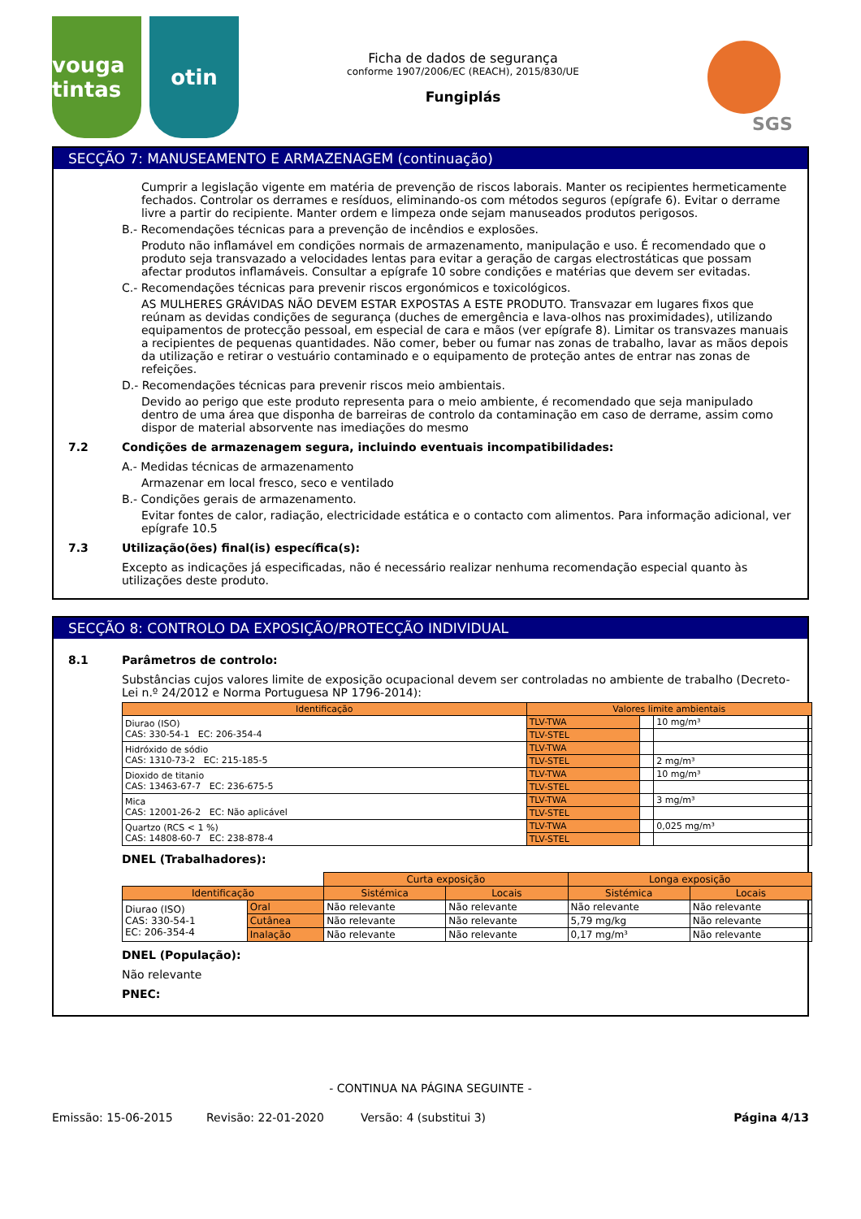vouga tintas
otin
Ficha de dados de segurança
conforme 1907/2006/EC (REACH), 2015/830/UE
Fungiplás
SGS
SECÇÃO 7: MANUSEAMENTO E ARMAZENAGEM (continuação)
Cumprir a legislação vigente em matéria de prevenção de riscos laborais. Manter os recipientes hermeticamente fechados. Controlar os derrames e resíduos, eliminando-os com métodos seguros (epígrafe 6). Evitar o derrame livre a partir do recipiente. Manter ordem e limpeza onde sejam manuseados produtos perigosos.
B.- Recomendações técnicas para a prevenção de incêndios e explosões.
Produto não inflamável em condições normais de armazenamento, manipulação e uso. É recomendado que o produto seja transvazado a velocidades lentas para evitar a geração de cargas electrostáticas que possam afectar produtos inflamáveis. Consultar a epígrafe 10 sobre condições e matérias que devem ser evitadas.
C.- Recomendações técnicas para prevenir riscos ergonómicos e toxicológicos.
AS MULHERES GRÁVIDAS NÃO DEVEM ESTAR EXPOSTAS A ESTE PRODUTO. Transvazar em lugares fixos que reúnam as devidas condições de segurança (duches de emergência e lava-olhos nas proximidades), utilizando equipamentos de protecção pessoal, em especial de cara e mãos (ver epígrafe 8). Limitar os transvazes manuais a recipientes de pequenas quantidades. Não comer, beber ou fumar nas zonas de trabalho, lavar as mãos depois da utilização e retirar o vestuário contaminado e o equipamento de proteção antes de entrar nas zonas de refeições.
D.- Recomendações técnicas para prevenir riscos meio ambientais.
Devido ao perigo que este produto representa para o meio ambiente, é recomendado que seja manipulado dentro de uma área que disponha de barreiras de controlo da contaminação em caso de derrame, assim como dispor de material absorvente nas imediações do mesmo
7.2 Condições de armazenagem segura, incluindo eventuais incompatibilidades:
A.- Medidas técnicas de armazenamento
Armazenar em local fresco, seco e ventilado
B.- Condições gerais de armazenamento.
Evitar fontes de calor, radiação, electricidade estática e o contacto com alimentos. Para informação adicional, ver epígrafe 10.5
7.3 Utilização(ões) final(is) específica(s):
Excepto as indicações já especificadas, não é necessário realizar nenhuma recomendação especial quanto às utilizações deste produto.
SECÇÃO 8: CONTROLO DA EXPOSIÇÃO/PROTECÇÃO INDIVIDUAL
8.1 Parâmetros de controlo:
Substâncias cujos valores limite de exposição ocupacional devem ser controladas no ambiente de trabalho (Decreto-Lei n.º 24/2012 e Norma Portuguesa NP 1796-2014):
| Identificação | Valores limite ambientais | | |
| --- | --- | --- | --- |
| Diurao (ISO) CAS: 330-54-1 EC: 206-354-4 | TLV-TWA | | 10 mg/m³ |
| | TLV-STEL | | |
| Hidróxido de sódio CAS: 1310-73-2 EC: 215-185-5 | TLV-TWA | | |
| | TLV-STEL | | 2 mg/m³ |
| Dioxido de titanio CAS: 13463-67-7 EC: 236-675-5 | TLV-TWA | | 10 mg/m³ |
| | TLV-STEL | | |
| Mica CAS: 12001-26-2 EC: Não aplicável | TLV-TWA | | 3 mg/m³ |
| | TLV-STEL | | |
| Quartzo (RCS < 1 %) CAS: 14808-60-7 EC: 238-878-4 | TLV-TWA | | 0,025 mg/m³ |
| | TLV-STEL | | |
DNEL (Trabalhadores):
| | | Curta exposição | | Longa exposição | |
| Identificação | | Sistémica | Locais | Sistémica | Locais |
| Diurao (ISO) CAS: 330-54-1 EC: 206-354-4 | Oral | Não relevante | Não relevante | Não relevante | Não relevante |
| | Cutânea | Não relevante | Não relevante | 5,79 mg/kg | Não relevante |
| | Inalação | Não relevante | Não relevante | 0,17 mg/m³ | Não relevante |
DNEL (População):
Não relevante
PNEC:
- CONTINUA NA PÁGINA SEGUINTE -
Emissão: 15-06-2015 Revisão: 22-01-2020 Versão: 4 (substitui 3) Página 4/13